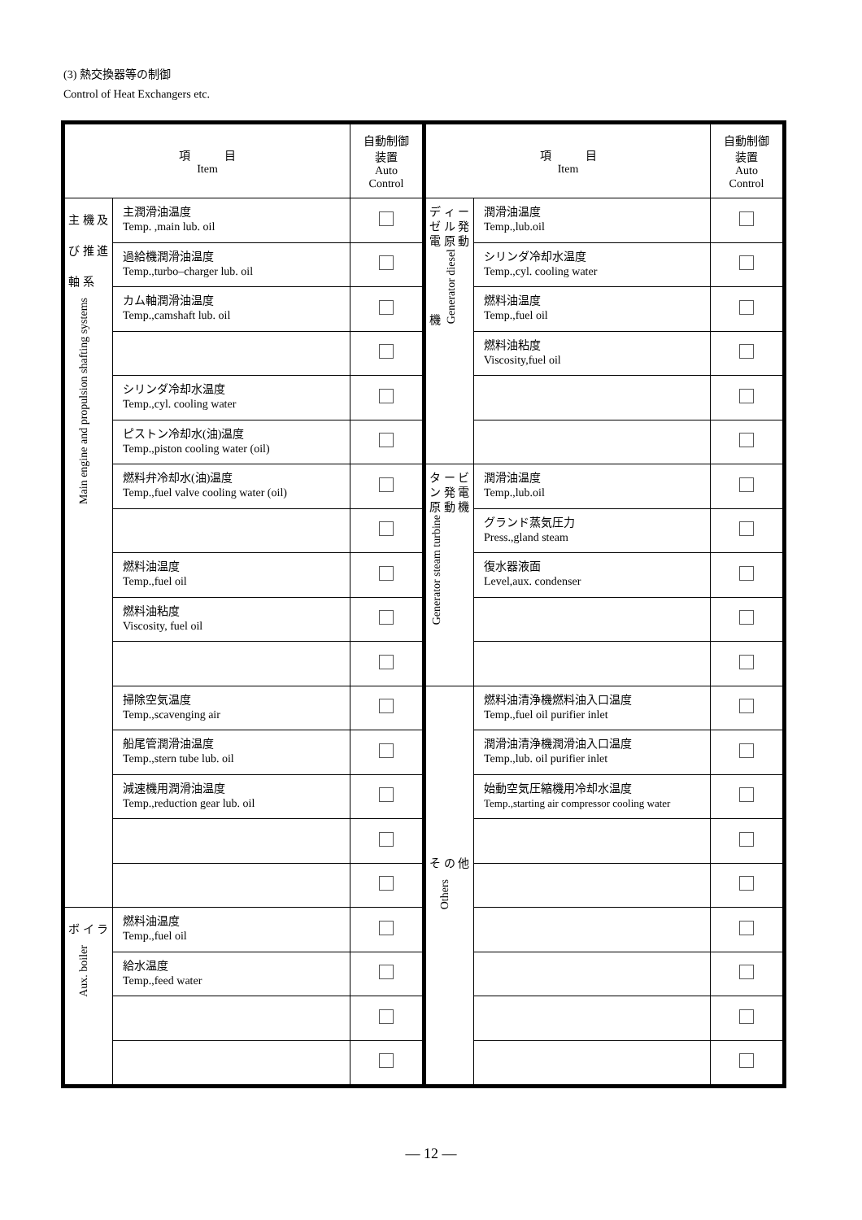(3) 熱交換器等の制御
Control of Heat Exchangers etc.
| 項 目 Item | | 自動制御 装置 Auto Control |
| --- | --- | --- |
| 主 機 及 び 推 進 軸 系 Main engine and propulsion shafting systems | 主潤滑油温度 Temp. ,main lub. oil | |
| | 過給機潤滑油温度 Temp.,turbo–charger lub. oil | |
| | カム軸潤滑油温度 Temp.,camshaft lub. oil | |
| | シリンダ冷却水温度 Temp.,cyl. cooling water | |
| | ピストン冷却水(油)温度 Temp.,piston cooling water (oil) | |
| | 燃料弁冷却水(油)温度 Temp.,fuel valve cooling water (oil) | |
| | 燃料油温度 Temp.,fuel oil | |
| | 燃料油粘度 Viscosity, fuel oil | |
| | 掃除空気温度 Temp.,scavenging air | |
| | 船尾管潤滑油温度 Temp.,stern tube lub. oil | |
| | 減速機用潤滑油温度 Temp.,reduction gear lub. oil | |
| ボ イ ラ Aux. boiler | 燃料油温度 Temp.,fuel oil | |
| | 給水温度 Temp.,feed water | |
| 項 目 Item | | 自動制御 装置 Auto Control |
| --- | --- | --- |
| デ ィ ー ゼ ル 発 電 原 動 機 Generator diesel | 潤滑油温度 Temp.,lub.oil | |
| | シリンダ冷却水温度 Temp.,cyl. cooling water | |
| | 燃料油温度 Temp.,fuel oil | |
| | 燃料油粘度 Viscosity,fuel oil | |
| タ ー ビ ン 発 電 原 動 機 Generator steam turbine | 潤滑油温度 Temp.,lub.oil | |
| | グランド蒸気圧力 Press.,gland steam | |
| | 復水器液面 Level,aux. condenser | |
| そ の 他 Others | 燃料油清浄機燃料油入口温度 Temp.,fuel oil purifier inlet | |
| | 潤滑油清浄機潤滑油入口温度 Temp.,lub. oil purifier inlet | |
| | 始動空気圧縮機用冷却水温度 Temp.,starting air compressor cooling water | |
― 12 ―